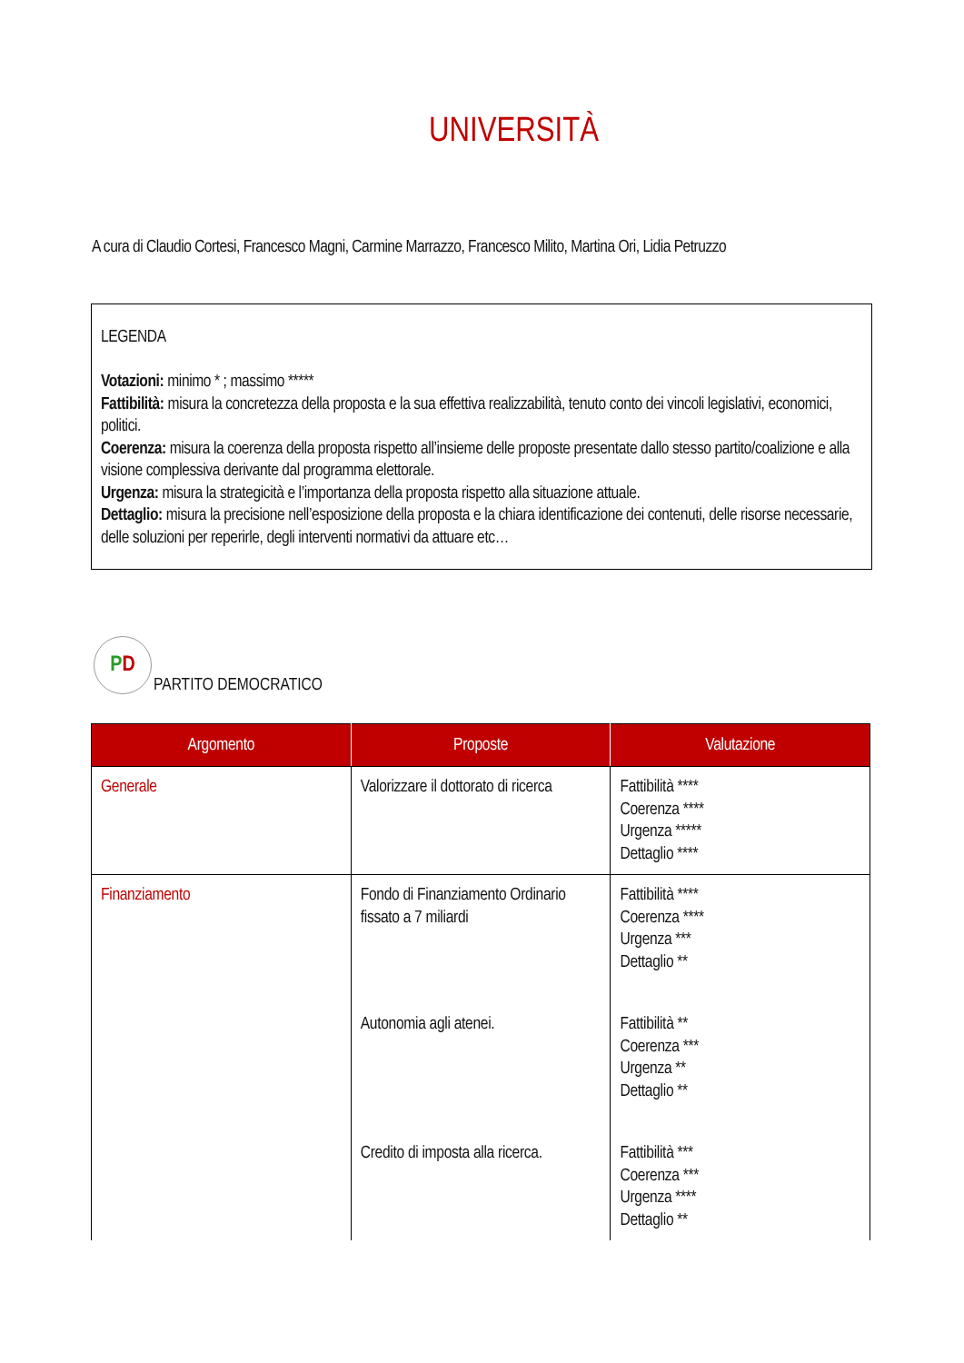UNIVERSITÀ
A cura di Claudio Cortesi, Francesco Magni, Carmine Marrazzo, Francesco Milito, Martina Ori, Lidia Petruzzo
LEGENDA
Votazioni: minimo * ; massimo *****
Fattibilità: misura la concretezza della proposta e la sua effettiva realizzabilità, tenuto conto dei vincoli legislativi, economici, politici.
Coerenza: misura la coerenza della proposta rispetto all’insieme delle proposte presentate dallo stesso partito/coalizione e alla visione complessiva derivante dal programma elettorale.
Urgenza: misura la strategicità e l’importanza della proposta rispetto alla situazione attuale.
Dettaglio: misura la precisione nell’esposizione della proposta e la chiara identificazione dei contenuti, delle risorse necessarie, delle soluzioni per reperirle, degli interventi normativi da attuare etc…
P D
PARTITO DEMOCRATICO
| Argomento | Proposte | Valutazione |
| --- | --- | --- |
| Generale | Valorizzare il dottorato di ricerca | Fattibilità **** Coerenza **** Urgenza ***** Dettaglio **** |
| Finanziamento | Fondo di Finanziamento Ordinario fissato a 7 miliardi | Fattibilità **** Coerenza **** Urgenza *** Dettaglio ** |
| | Autonomia agli atenei. | Fattibilità ** Coerenza *** Urgenza ** Dettaglio ** |
| | Credito di imposta alla ricerca. | Fattibilità *** Coerenza *** Urgenza **** Dettaglio ** |